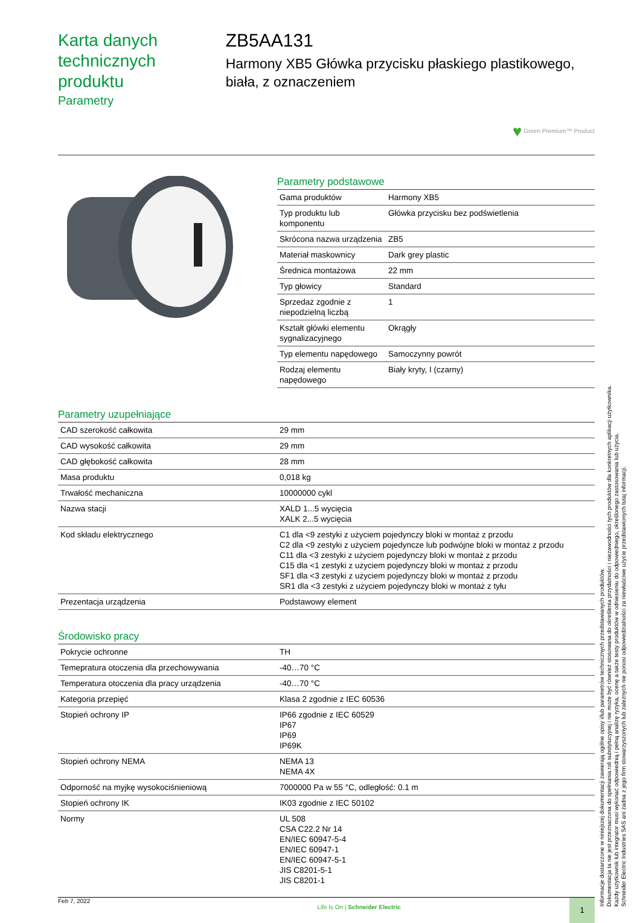Karta danych technicznych produktu
Parametry
ZB5AA131
Harmony XB5 Główka przycisku płaskiego plastikowego, biała, z oznaczeniem
♥ Green Premium™ Product
Parametry podstawowe
| Gama produktów | Harmony XB5 |
| Typ produktu lub komponentu | Główka przycisku bez podświetlenia |
| Skrócona nazwa urządzenia | ZB5 |
| Materiał maskownicy | Dark grey plastic |
| Średnica montażowa | 22 mm |
| Typ głowicy | Standard |
| Sprzedaż zgodnie z niepodzielną liczbą | 1 |
| Kształt główki elementu sygnalizacyjnego | Okrągły |
| Typ elementu napędowego | Samoczynny powrót |
| Rodzaj elementu napędowego | Biały kryty, I (czarny) |
Parametry uzupełniające
| CAD szerokość całkowita | 29 mm |
| CAD wysokość całkowita | 29 mm |
| CAD głębokość całkowita | 28 mm |
| Masa produktu | 0,018 kg |
| Trwałość mechaniczna | 10000000 cykl |
| Nazwa stacji | XALD 1...5 wycięcia XALK 2...5 wycięcia |
| Kod składu elektrycznego | C1 dla <9 zestyki z użyciem pojedynczy bloki w montaż z przodu C2 dla <9 zestyki z użyciem pojedyncze lub podwójne bloki w montaż z przodu C11 dla <3 zestyki z użyciem pojedynczy bloki w montaż z przodu C15 dla <1 zestyki z użyciem pojedynczy bloki w montaż z przodu SF1 dla <3 zestyki z użyciem pojedynczy bloki w montaż z przodu SR1 dla <3 zestyki z użyciem pojedynczy bloki w montaż z tyłu |
| Prezentacja urządzenia | Podstawowy element |
Środowisko pracy
| Pokrycie ochronne | TH |
| Temepratura otoczenia dla przechowywania | -40…70 °C |
| Temperatura otoczenia dla pracy urządzenia | -40…70 °C |
| Kategoria przepięć | Klasa 2 zgodnie z IEC 60536 |
| Stopień ochrony IP | IP66 zgodnie z IEC 60529 IP67 IP69 IP69K |
| Stopień ochrony NEMA | NEMA 13 NEMA 4X |
| Odporność na myjkę wysokociśnieniową | 7000000 Pa w 55 °C, odległość: 0.1 m |
| Stopień ochrony IK | IK03 zgodnie z IEC 50102 |
| Normy | UL 508 CSA C22.2 Nr 14 EN/IEC 60947-5-4 EN/IEC 60947-1 EN/IEC 60947-5-1 JIS C8201-5-1 JIS C8201-1 |
Feb 7, 2022
Life Is On | Schneider Electric
1
Informacje dostarczone w niniejszej dokumentacji zawierają ogólne opisy i/lub parametrów technicznych przedstawianych produktów.
Dokumentacja ta nie jest przeznaczona do spełniania roli substytucyjnej i nie może być również stosowana do określenia przydatności i niezawodności tych produktów dla konkretnych aplikacji użytkownika.
Każdy użytkownik lub integrator musi wykonać odpowiednią i pełną analizę ryzyka, ocenę a także testy produktów w odniesieniu do odpowiedniego, określonego zastosowania lub użycia.
Schneider Electric Industries SAS ani żadna z jego firm stowarzyszonych lub zależnych nie ponosi odpowiedzialności za niewłaściwe użycie przedstawionych tutaj informacji.